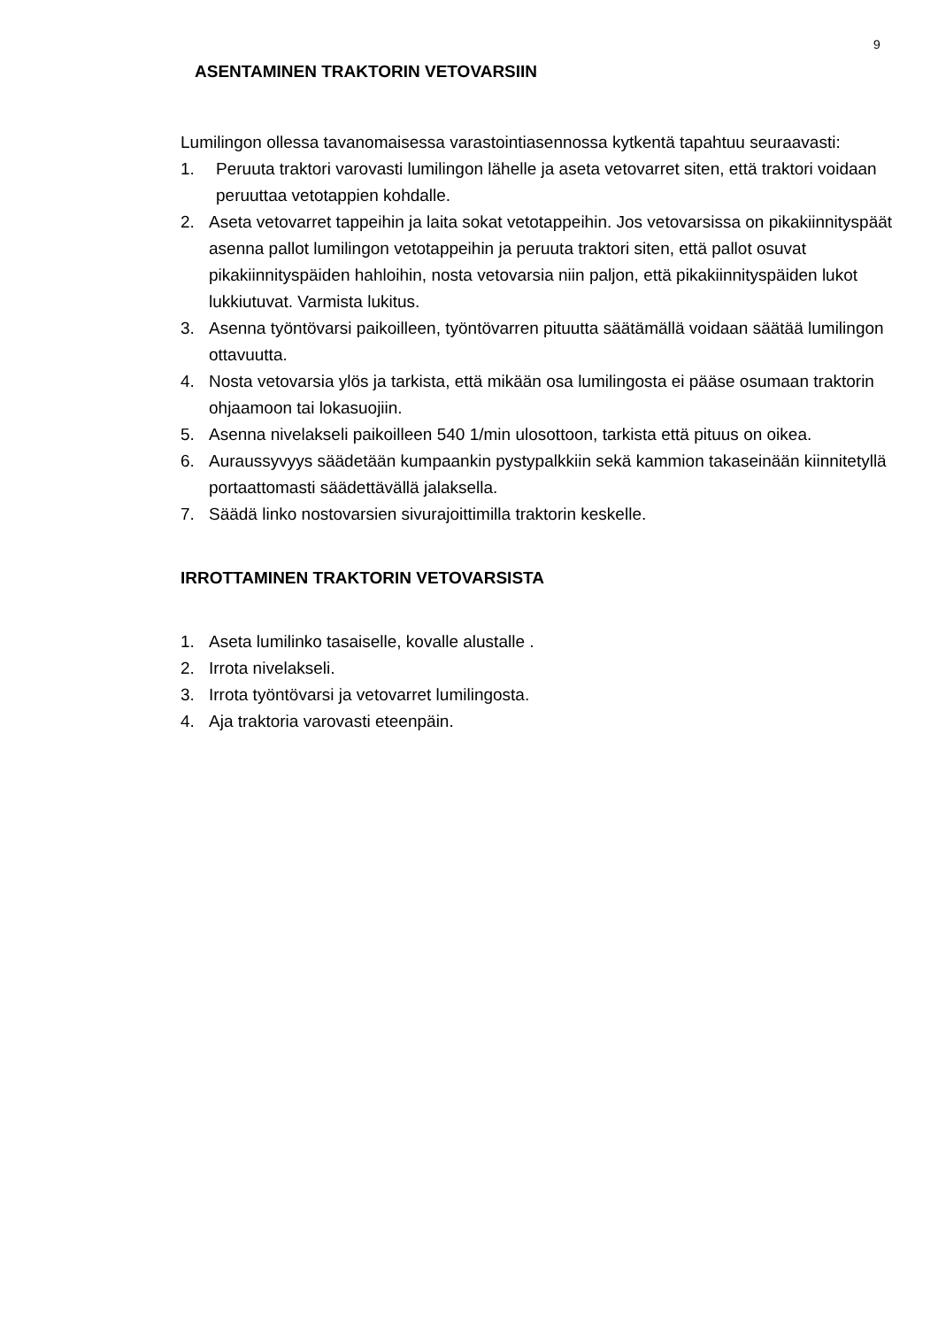9
ASENTAMINEN TRAKTORIN VETOVARSIIN
Lumilingon ollessa tavanomaisessa varastointiasennossa kytkentä tapahtuu seuraavasti:
1. Peruuta traktori varovasti lumilingon lähelle ja aseta vetovarret siten, että traktori voidaan peruuttaa vetotappien kohdalle.
2. Aseta vetovarret tappeihin ja laita sokat vetotappeihin. Jos vetovarsissa on pikakiinnityspäät asenna pallot lumilingon vetotappeihin ja peruuta traktori siten, että pallot osuvat pikakiinnityspäiden hahloihin, nosta vetovarsia niin paljon, että pikakiinnityspäiden lukot lukkiutuvat. Varmista lukitus.
3. Asenna työntövarsi paikoilleen, työntövarren pituutta säätämällä voidaan säätää lumilingon ottavuutta.
4. Nosta vetovarsia ylös ja tarkista, että mikään osa lumilingosta ei pääse osumaan traktorin ohjaamoon tai lokasuojiin.
5. Asenna nivelakseli paikoilleen 540 1/min ulosottoon, tarkista että pituus on oikea.
6. Auraussyvyys säädetään kumpaankin pystypalkkiin sekä kammion takaseinään kiinnitetyllä portaattomasti säädettävällä jalaksella.
7. Säädä linko nostovarsien sivurajoittimilla traktorin keskelle.
IRROTTAMINEN TRAKTORIN VETOVARSISTA
1. Aseta lumilinko tasaiselle, kovalle alustalle .
2. Irrota nivelakseli.
3. Irrota työntövarsi ja vetovarret lumilingosta.
4. Aja traktoria varovasti eteenpäin.